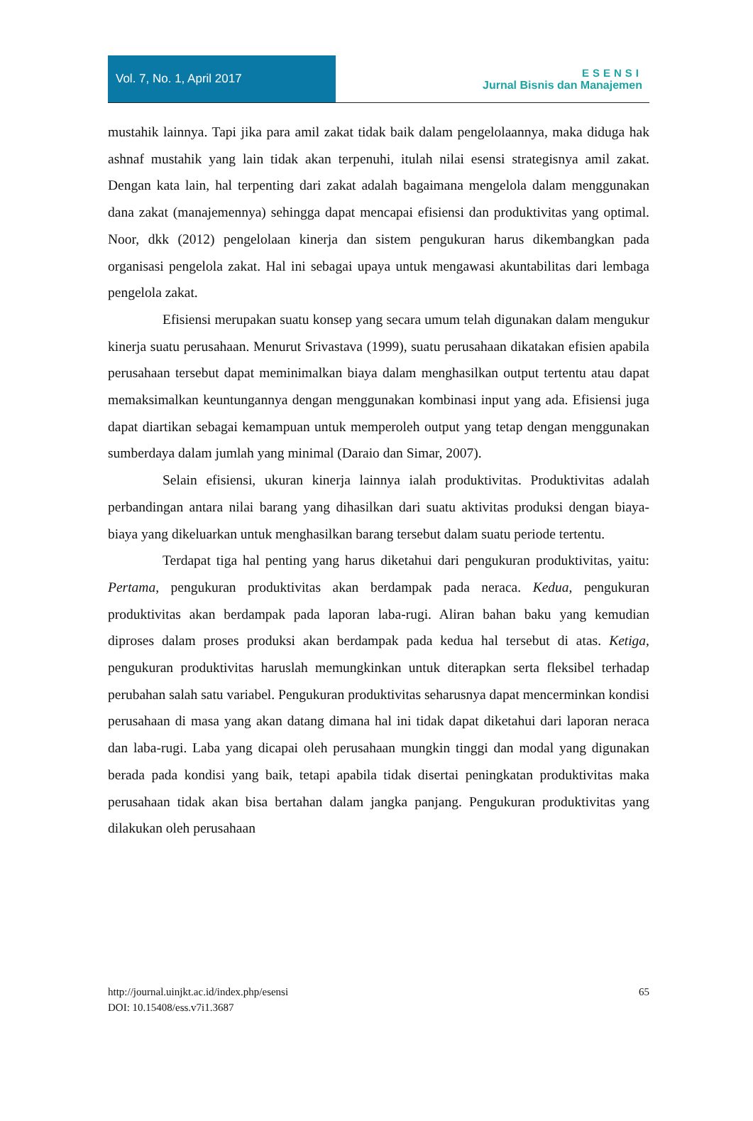Vol. 7, No. 1, April 2017
ESENSI
Jurnal Bisnis dan Manajemen
mustahik lainnya. Tapi jika para amil zakat tidak baik dalam pengelolaannya, maka diduga hak ashnaf mustahik yang lain tidak akan terpenuhi, itulah nilai esensi strategisnya amil zakat. Dengan kata lain, hal terpenting dari zakat adalah bagaimana mengelola dalam menggunakan dana zakat (manajemennya) sehingga dapat mencapai efisiensi dan produktivitas yang optimal. Noor, dkk (2012) pengelolaan kinerja dan sistem pengukuran harus dikembangkan pada organisasi pengelola zakat. Hal ini sebagai upaya untuk mengawasi akuntabilitas dari lembaga pengelola zakat.
Efisiensi merupakan suatu konsep yang secara umum telah digunakan dalam mengukur kinerja suatu perusahaan. Menurut Srivastava (1999), suatu perusahaan dikatakan efisien apabila perusahaan tersebut dapat meminimalkan biaya dalam menghasilkan output tertentu atau dapat memaksimalkan keuntungannya dengan menggunakan kombinasi input yang ada. Efisiensi juga dapat diartikan sebagai kemampuan untuk memperoleh output yang tetap dengan menggunakan sumberdaya dalam jumlah yang minimal (Daraio dan Simar, 2007).
Selain efisiensi, ukuran kinerja lainnya ialah produktivitas. Produktivitas adalah perbandingan antara nilai barang yang dihasilkan dari suatu aktivitas produksi dengan biaya-biaya yang dikeluarkan untuk menghasilkan barang tersebut dalam suatu periode tertentu.
Terdapat tiga hal penting yang harus diketahui dari pengukuran produktivitas, yaitu: Pertama, pengukuran produktivitas akan berdampak pada neraca. Kedua, pengukuran produktivitas akan berdampak pada laporan laba-rugi. Aliran bahan baku yang kemudian diproses dalam proses produksi akan berdampak pada kedua hal tersebut di atas. Ketiga, pengukuran produktivitas haruslah memungkinkan untuk diterapkan serta fleksibel terhadap perubahan salah satu variabel. Pengukuran produktivitas seharusnya dapat mencerminkan kondisi perusahaan di masa yang akan datang dimana hal ini tidak dapat diketahui dari laporan neraca dan laba-rugi. Laba yang dicapai oleh perusahaan mungkin tinggi dan modal yang digunakan berada pada kondisi yang baik, tetapi apabila tidak disertai peningkatan produktivitas maka perusahaan tidak akan bisa bertahan dalam jangka panjang. Pengukuran produktivitas yang dilakukan oleh perusahaan
http://journal.uinjkt.ac.id/index.php/esensi
DOI: 10.15408/ess.v7i1.3687
65